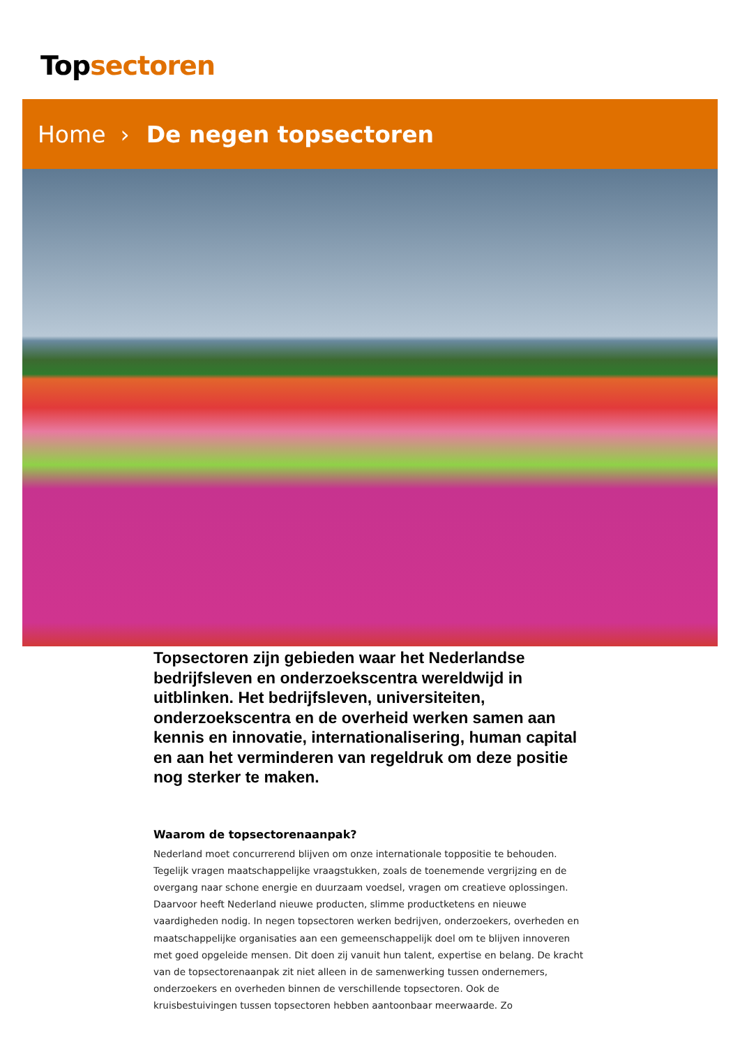Topsectoren
Home › De negen topsectoren
Topsectoren zijn gebieden waar het Nederlandse bedrijfsleven en onderzoekscentra wereldwijd in uitblinken. Het bedrijfsleven, universiteiten, onderzoekscentra en de overheid werken samen aan kennis en innovatie, internationalisering, human capital en aan het verminderen van regeldruk om deze positie nog sterker te maken.
Waarom de topsectorenaanpak?
Nederland moet concurrerend blijven om onze internationale toppositie te behouden. Tegelijk vragen maatschappelijke vraagstukken, zoals de toenemende vergrijzing en de overgang naar schone energie en duurzaam voedsel, vragen om creatieve oplossingen. Daarvoor heeft Nederland nieuwe producten, slimme productketens en nieuwe vaardigheden nodig. In negen topsectoren werken bedrijven, onderzoekers, overheden en maatschappelijke organisaties aan een gemeenschappelijk doel om te blijven innoveren met goed opgeleide mensen. Dit doen zij vanuit hun talent, expertise en belang. De kracht van de topsectorenaanpak zit niet alleen in de samenwerking tussen ondernemers, onderzoekers en overheden binnen de verschillende topsectoren. Ook de kruisbestuivingen tussen topsectoren hebben aantoonbaar meerwaarde. Zo